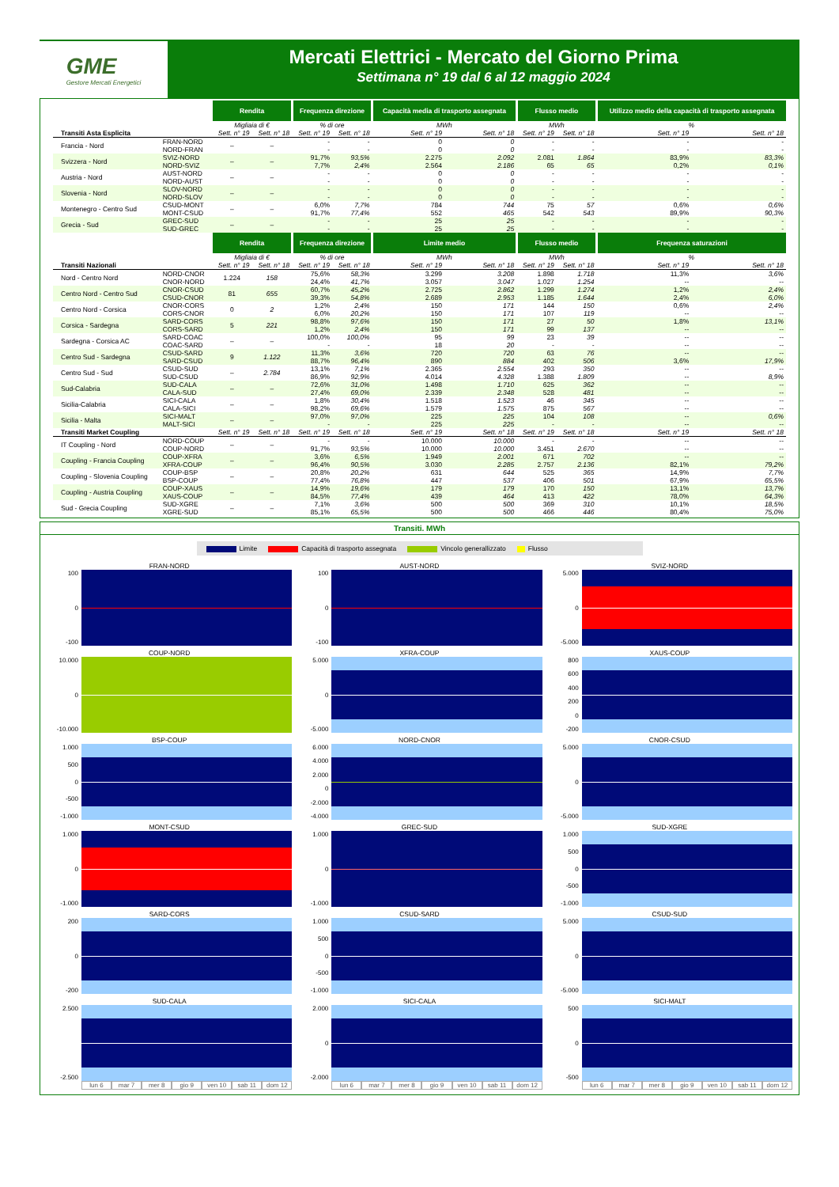GME
Gestore Mercati Energetici
Mercati Elettrici - Mercato del Giorno Prima
Settimana n° 19 dal 6 al 12 maggio 2024
| | | Rendita | | Frequenza direzione | | Capacità media di trasporto assegnata | | Flusso medio | | Utilizzo medio della capacità di trasporto assegnata | |
| --- | --- | --- | --- | --- | --- | --- | --- | --- | --- | --- | --- |
| | | Migliaia di € | | % di ore | | MWh | | MWh | | % | |
| Transiti Asta Esplicita | | Sett. n° 19 | Sett. n° 18 | Sett. n° 19 | Sett. n° 18 | Sett. n° 19 | Sett. n° 18 | Sett. n° 19 | Sett. n° 18 | Sett. n° 19 | Sett. n° 18 |
| Francia - Nord | FRAN-NORD | – | – | - | - | 0 | 0 | - | - | - | - |
| | NORD-FRAN | | | - | - | 0 | 0 | - | - | - | - |
| Svizzera - Nord | SVIZ-NORD | – | – | 91,7% | 93,5% | 2.275 | 2.092 | 2.081 | 1.864 | 83,9% | 83,3% |
| | NORD-SVIZ | | | 7,7% | 2,4% | 2.564 | 2.186 | 65 | 65 | 0,2% | 0,1% |
| Austria - Nord | AUST-NORD | – | – | - | - | 0 | 0 | - | - | - | - |
| | NORD-AUST | | | - | - | 0 | 0 | - | - | - | - |
| Slovenia - Nord | SLOV-NORD | – | – | - | - | 0 | 0 | - | - | - | - |
| | NORD-SLOV | | | - | - | 0 | 0 | - | - | - | - |
| Montenegro - Centro Sud | CSUD-MONT | – | – | 6,0% | 7,7% | 784 | 744 | 75 | 57 | 0,6% | 0,6% |
| | MONT-CSUD | | | 91,7% | 77,4% | 552 | 465 | 542 | 543 | 89,9% | 90,3% |
| Grecia - Sud | GREC-SUD | – | – | - | - | 25 | 25 | - | - | - | - |
| | SUD-GREC | | | - | - | 25 | 25 | - | - | - | - |
| | | Rendita | | Frequenza direzione | | Limite medio | | Flusso medio | | Frequenza saturazioni | |
| | | Migliaia di € | | % di ore | | MWh | | MWh | | % | |
| Transiti Nazionali | | Sett. n° 19 | Sett. n° 18 | Sett. n° 19 | Sett. n° 18 | Sett. n° 19 | Sett. n° 18 | Sett. n° 19 | Sett. n° 18 | Sett. n° 19 | Sett. n° 18 |
| Nord - Centro Nord | NORD-CNOR | 1.224 | 158 | 75,6% | 58,3% | 3.299 | 3.208 | 1.898 | 1.718 | 11,3% | 3,6% |
| | CNOR-NORD | | | 24,4% | 41,7% | 3.057 | 3.047 | 1.027 | 1.254 | -- | -- |
| Centro Nord - Centro Sud | CNOR-CSUD | 81 | 655 | 60,7% | 45,2% | 2.725 | 2.862 | 1.299 | 1.274 | 1,2% | 2,4% |
| | CSUD-CNOR | | | 39,3% | 54,8% | 2.689 | 2.953 | 1.185 | 1.644 | 2,4% | 6,0% |
| Centro Nord - Corsica | CNOR-CORS | 0 | 2 | 1,2% | 2,4% | 150 | 171 | 144 | 150 | 0,6% | 2,4% |
| | CORS-CNOR | | | 6,0% | 20,2% | 150 | 171 | 107 | 119 | -- | -- |
| Corsica - Sardegna | SARD-CORS | 5 | 221 | 98,8% | 97,6% | 150 | 171 | 27 | 50 | 1,8% | 13,1% |
| | CORS-SARD | | | 1,2% | 2,4% | 150 | 171 | 99 | 137 | -- | -- |
| Sardegna - Corsica AC | SARD-COAC | – | – | 100,0% | 100,0% | 95 | 99 | 23 | 39 | -- | -- |
| | COAC-SARD | | | - | - | 18 | 20 | - | - | -- | -- |
| Centro Sud - Sardegna | CSUD-SARD | 9 | 1.122 | 11,3% | 3,6% | 720 | 720 | 63 | 76 | -- | -- |
| | SARD-CSUD | | | 88,7% | 96,4% | 890 | 884 | 402 | 506 | 3,6% | 17,9% |
| Centro Sud - Sud | CSUD-SUD | – | 2.784 | 13,1% | 7,1% | 2.365 | 2.554 | 293 | 350 | -- | -- |
| | SUD-CSUD | | | 86,9% | 92,9% | 4.014 | 4.328 | 1.388 | 1.809 | -- | 8,9% |
| Sud-Calabria | SUD-CALA | – | – | 72,6% | 31,0% | 1.498 | 1.710 | 625 | 362 | -- | -- |
| | CALA-SUD | | | 27,4% | 69,0% | 2.339 | 2.348 | 528 | 481 | -- | -- |
| Sicilia-Calabria | SICI-CALA | – | – | 1,8% | 30,4% | 1.518 | 1.523 | 46 | 345 | -- | -- |
| | CALA-SICI | | | 98,2% | 69,6% | 1.579 | 1.575 | 875 | 567 | -- | -- |
| Sicilia - Malta | SICI-MALT | – | – | 97,0% | 97,0% | 225 | 225 | 104 | 108 | -- | 0,6% |
| | MALT-SICI | | | - | - | 225 | 225 | - | - | -- | -- |
| Transiti Market Coupling | | Sett. n° 19 | Sett. n° 18 | Sett. n° 19 | Sett. n° 18 | Sett. n° 19 | Sett. n° 18 | Sett. n° 19 | Sett. n° 18 | Sett. n° 19 | Sett. n° 18 |
| IT Coupling - Nord | NORD-COUP | – | – | - | - | 10.000 | 10.000 | - | - | -- | -- |
| | COUP-NORD | | | 91,7% | 93,5% | 10.000 | 10.000 | 3.451 | 2.670 | -- | -- |
| Coupling - Francia Coupling | COUP-XFRA | – | – | 3,6% | 6,5% | 1.949 | 2.001 | 671 | 702 | -- | -- |
| | XFRA-COUP | | | 96,4% | 90,5% | 3.030 | 2.285 | 2.757 | 2.136 | 82,1% | 79,2% |
| Coupling - Slovenia Coupling | COUP-BSP | – | – | 20,8% | 20,2% | 631 | 644 | 525 | 365 | 14,9% | 7,7% |
| | BSP-COUP | | | 77,4% | 76,8% | 447 | 537 | 406 | 501 | 67,9% | 65,5% |
| Coupling - Austria Coupling | COUP-XAUS | – | – | 14,9% | 19,6% | 179 | 179 | 170 | 150 | 13,1% | 13,7% |
| | XAUS-COUP | | | 84,5% | 77,4% | 439 | 464 | 413 | 422 | 78,0% | 64,3% |
| Sud - Grecia Coupling | SUD-XGRE | – | – | 7,1% | 3,6% | 500 | 500 | 369 | 310 | 10,1% | 18,5% |
| | XGRE-SUD | | | 85,1% | 65,5% | 500 | 500 | 466 | 446 | 80,4% | 75,0% |
Transiti. MWh
Limite Capacità di trasporto assegnata Vincolo generallizzato Flusso
FRAN-NORD
100
0
-100
AUST-NORD
100
0
-100
SVIZ-NORD
5.000
0
-5.000
COUP-NORD
10.000
0
-10.000
XFRA-COUP
5.000
0
-5.000
XAUS-COUP
800
600
400
200
0
-200
BSP-COUP
1.000
500
0
-500
-1.000
NORD-CNOR
6.000
4.000
2.000
0
-2.000
-4.000
CNOR-CSUD
5.000
0
-5.000
MONT-CSUD
1.000
0
-1.000
GREC-SUD
1.000
0
-1.000
SUD-XGRE
1.000
500
0
-500
-1.000
SARD-CORS
200
0
-200
CSUD-SARD
1.000
500
0
-500
-1.000
CSUD-SUD
5.000
0
-5.000
SUD-CALA
2.500
-2.500
lun 6 mar 7 mer 8 gio 9 ven 10 sab 11 dom 12
SICI-CALA
2.000
0
-2.000
lun 6 mar 7 mer 8 gio 9 ven 10 sab 11 dom 12
SICI-MALT
500
0
-500
lun 6 mar 7 mer 8 gio 9 ven 10 sab 11 dom 12